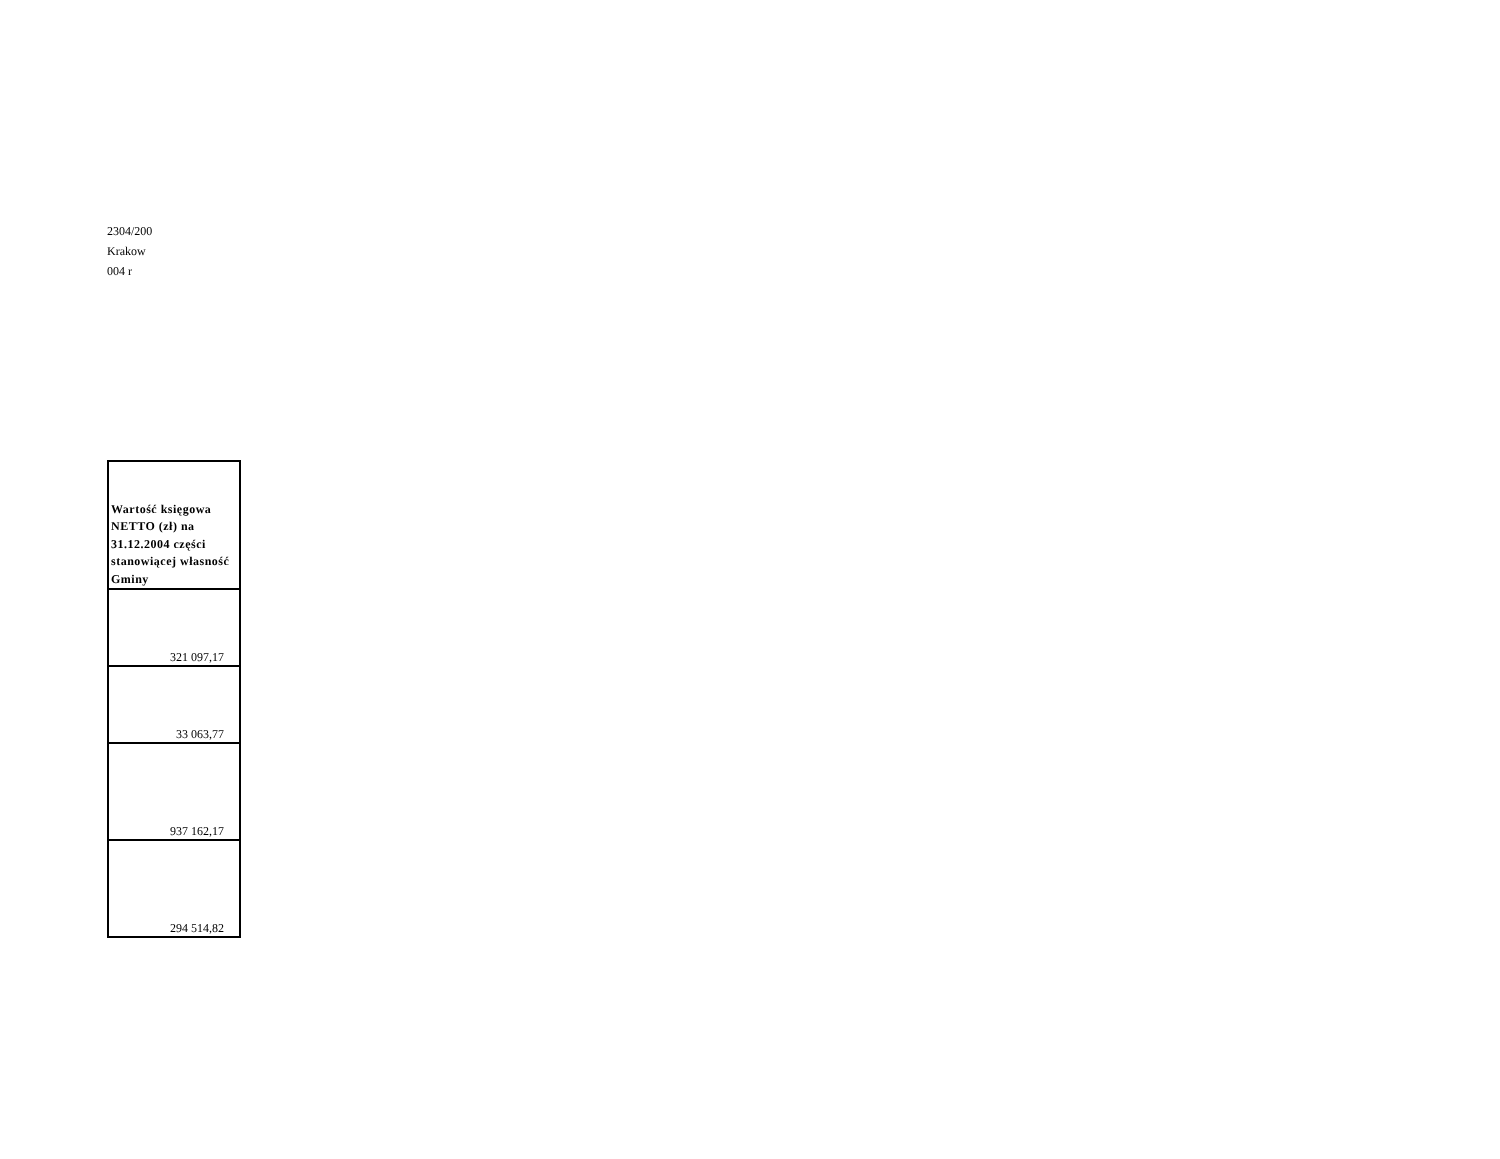2304/200
Krakow
004 r
| Wartość księgowa NETTO (zł) na 31.12.2004 części stanowiącej własność Gminy |
| --- |
| 321 097,17 |
| 33 063,77 |
| 937 162,17 |
| 294 514,82 |